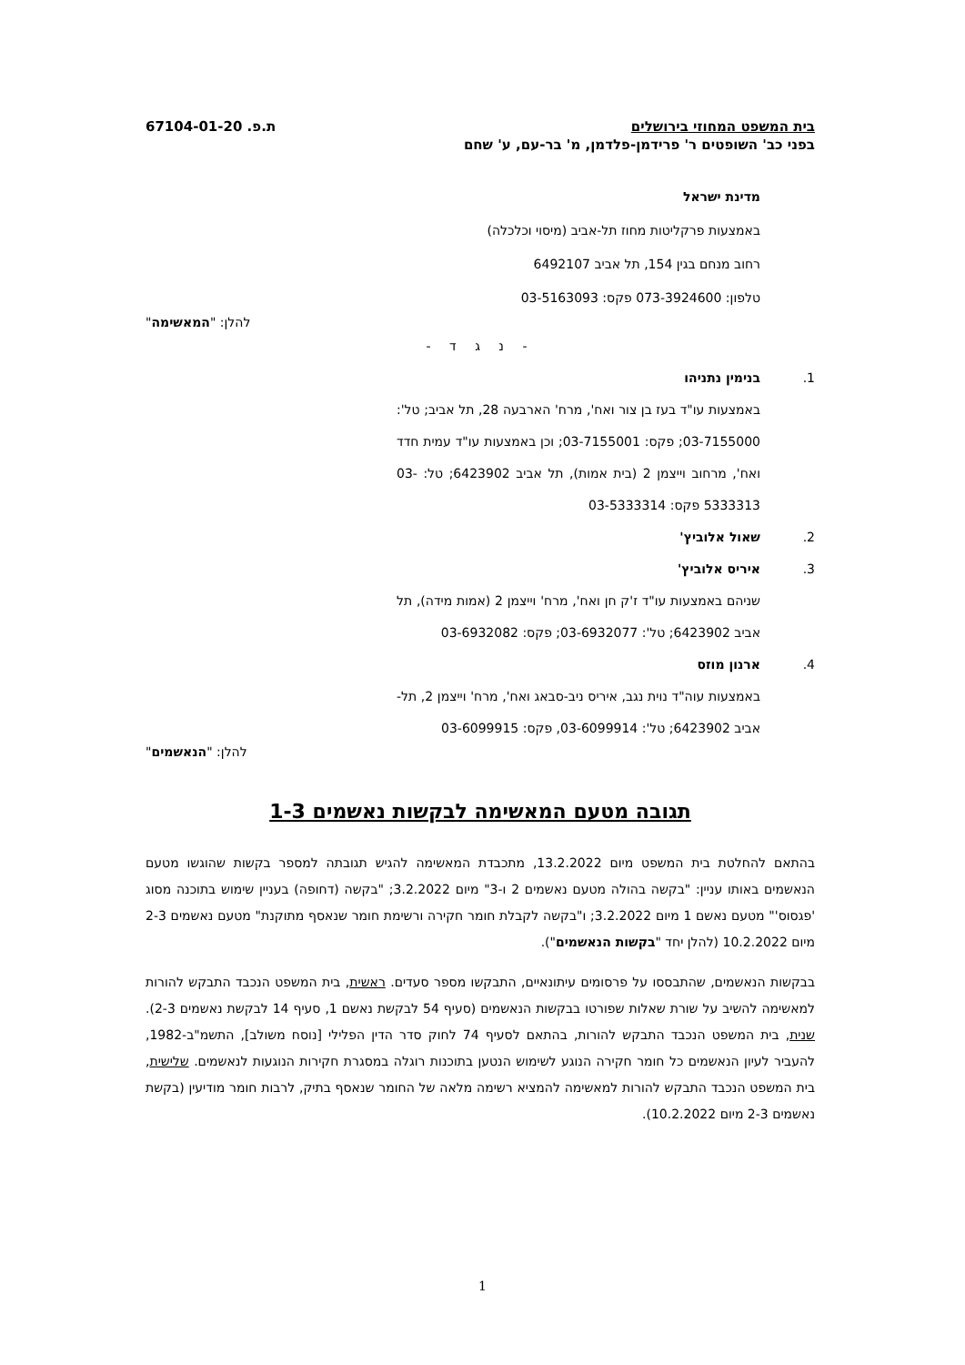בית המשפט המחוזי בירושלים ת.פ. 67104-01-20
בפני כב' השופטים ר' פרידמן-פלדמן, מ' בר-עם, ע' שחם
מדינת ישראל
באמצעות פרקליטות מחוז תל-אביב (מיסוי וכלכלה)
רחוב מנחם בגין 154, תל אביב 6492107
טלפון: 073-3924600 פקס: 03-5163093
להלן: "המאשימה"
- נ ג ד -
1. בנימין נתניהו
באמצעות עו"ד בעז בן צור ואח', מרח' הארבעה 28, תל אביב; טל': 03-7155000; פקס: 03-7155001; וכן באמצעות עו"ד עמית חדד ואח', מרחוב וייצמן 2 (בית אמות), תל אביב 6423902; טל: 03-5333313 פקס: 03-5333314
2. שאול אלוביץ'
3. איריס אלוביץ'
שניהם באמצעות עו"ד ז'ק חן ואח', מרח' וייצמן 2 (אמות מידה), תל אביב 6423902; טל': 03-6932077; פקס: 03-6932082
4. ארנון מוזס
באמצעות עוה"ד נוית נגב, איריס ניב-סבאג ואח', מרח' וייצמן 2, תל-אביב 6423902; טל': 03-6099914, פקס: 03-6099915
להלן: "הנאשמים"
תגובה מטעם המאשימה לבקשות נאשמים 1-3
בהתאם להחלטת בית המשפט מיום 13.2.2022, מתכבדת המאשימה להגיש תגובתה למספר בקשות שהוגשו מטעם הנאשמים באותו עניין: "בקשה בהולה מטעם נאשמים 2 ו-3" מיום 3.2.2022; "בקשה (דחופה) בעניין שימוש בתוכנה מסוג 'פגסוס'" מטעם נאשם 1 מיום 3.2.2022; ו"בקשה לקבלת חומר חקירה ורשימת חומר שנאסף מתוקנת" מטעם נאשמים 2-3 מיום 10.2.2022 (להלן יחד "בקשות הנאשמים").
בבקשות הנאשמים, שהתבססו על פרסומים עיתונאיים, התבקשו מספר סעדים. ראשית, בית המשפט הנכבד התבקש להורות למאשימה להשיב על שורת שאלות שפורטו בבקשות הנאשמים (סעיף 54 לבקשת נאשם 1, סעיף 14 לבקשת נאשמים 2-3). שנית, בית המשפט הנכבד התבקש להורות, בהתאם לסעיף 74 לחוק סדר הדין הפלילי [נוסח משולב], התשמ"ב-1982, להעביר לעיון הנאשמים כל חומר חקירה הנוגע לשימוש הנטען בתוכנות רוגלה במסגרת חקירות הנוגעות לנאשמים. שלישית, בית המשפט הנכבד התבקש להורות למאשימה להמציא רשימה מלאה של החומר שנאסף בתיק, לרבות חומר מודיעין (בקשת נאשמים 2-3 מיום 10.2.2022).
1